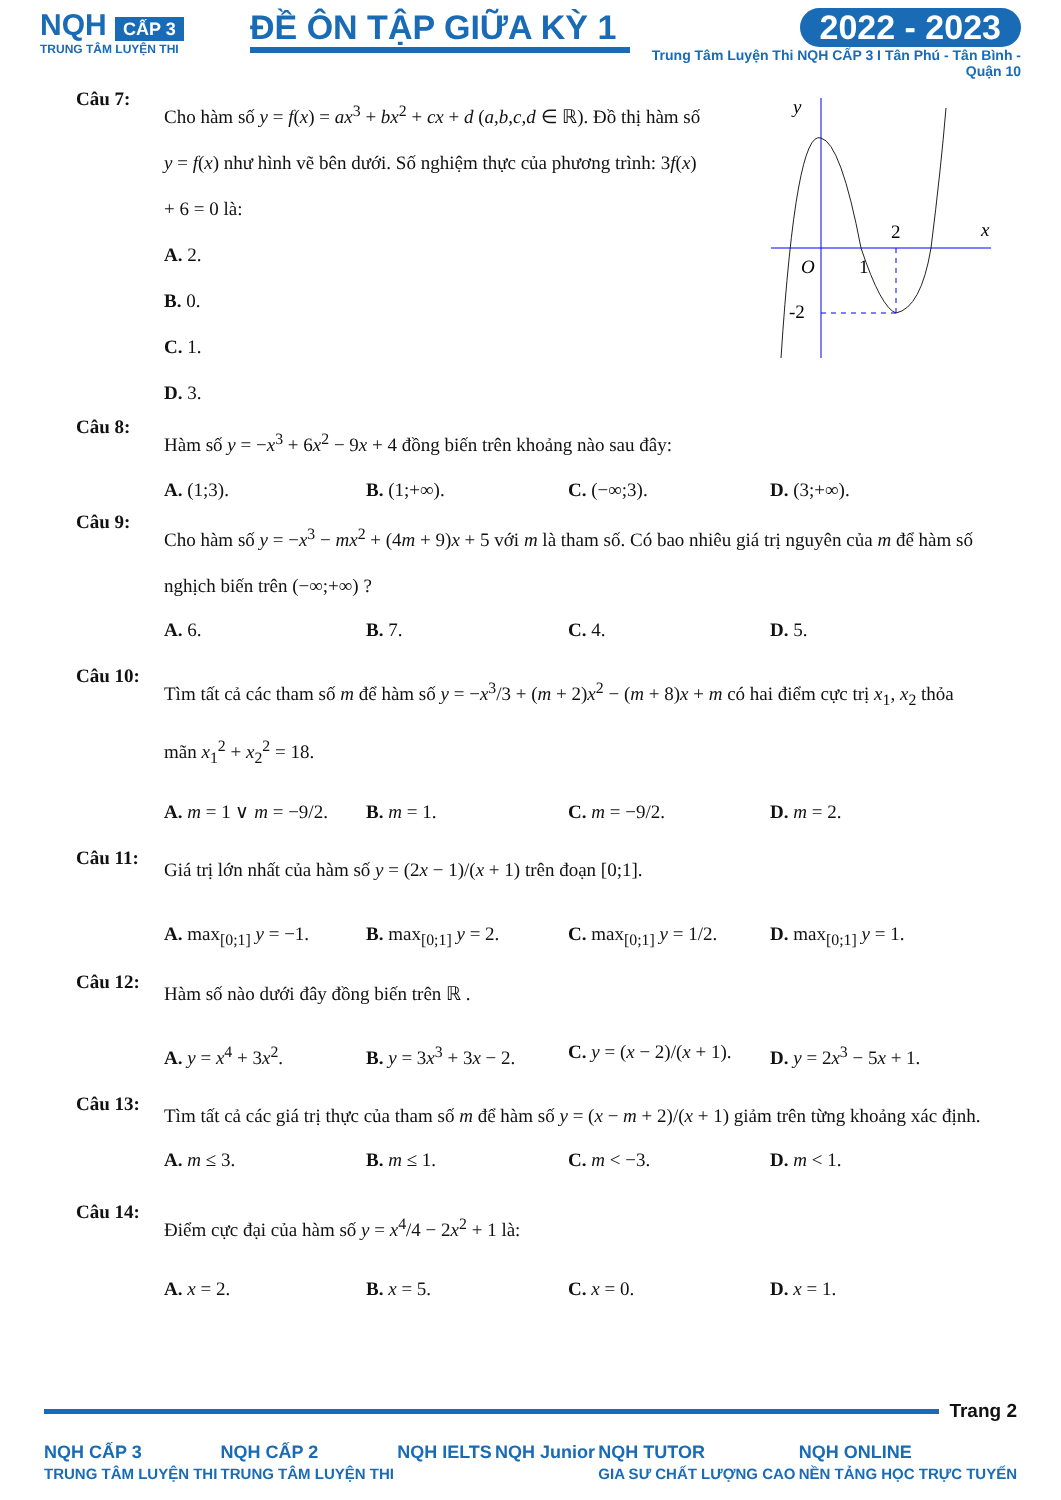NQH CẤP 3
TRUNG TÂM LUYỆN THI
ĐỀ ÔN TẬP GIỮA KỲ 1
2022 - 2023
Trung Tâm Luyện Thi NQH CẤP 3 I Tân Phú - Tân Bình - Quận 10
Câu 7:
Cho hàm số y = f(x) = ax<sup>3</sup> + bx<sup>2</sup> + cx + d (a,b,c,d ∈ ℝ). Đồ thị hàm số y = f(x) như hình vẽ bên dưới. Số nghiệm thực của phương trình: 3f(x) + 6 = 0 là:
A. 2.
B. 0.
C. 1.
D. 3.
y
x
O
1
2
-2
Câu 8:
Hàm số y = −x<sup>3</sup> + 6x<sup>2</sup> − 9x + 4 đồng biến trên khoảng nào sau đây:
A. (1;3). B. (1;+∞). C. (−∞;3). D. (3;+∞).
Câu 9:
Cho hàm số y = −x<sup>3</sup> − mx<sup>2</sup> + (4m + 9)x + 5 với m là tham số. Có bao nhiêu giá trị nguyên của m để hàm số nghịch biến trên (−∞;+∞) ?
A. 6. B. 7. C. 4. D. 5.
Câu 10:
Tìm tất cả các tham số m để hàm số y = −x<sup>3</sup>/3 + (m + 2)x<sup>2</sup> − (m + 8)x + m có hai điểm cực trị x<sub>1</sub>, x<sub>2</sub> thỏa mãn x<sub>1</sub><sup>2</sup> + x<sub>2</sub><sup>2</sup> = 18.
A. m = 1 ∨ m = −9/2.
B. m = 1. C. m = −9/2. D. m = 2.
Câu 11:
Giá trị lớn nhất của hàm số y = (2x − 1)/(x + 1) trên đoạn [0;1].
A. max<sub>[0;1]</sub> y = −1.
B. max<sub>[0;1]</sub> y = 2.
C. max<sub>[0;1]</sub> y = 1/2.
D. max<sub>[0;1]</sub> y = 1.
Câu 12:
Hàm số nào dưới đây đồng biến trên ℝ .
A. y = x<sup>4</sup> + 3x<sup>2</sup>. B. y = 3x<sup>3</sup> + 3x − 2.
C. y = (x − 2)/(x + 1).
D. y = 2x<sup>3</sup> − 5x + 1.
Câu 13:
Tìm tất cả các giá trị thực của tham số m để hàm số y = (x − m + 2)/(x + 1) giảm trên từng khoảng xác định.
A. m ≤ 3. B. m ≤ 1. C. m < −3. D. m < 1.
Câu 14:
Điểm cực đại của hàm số y = x<sup>4</sup>/4 − 2x<sup>2</sup> + 1 là:
A. x = 2. B. x = 5. C. x = 0. D. x = 1.
Trang 2
NQH CẤP 3
TRUNG TÂM LUYỆN THI
NQH CẤP 2
TRUNG TÂM LUYỆN THI
NQH IELTS NQH Junior NQH TUTOR
GIA SƯ CHẤT LƯỢNG CAO
NQH ONLINE
NỀN TẢNG HỌC TRỰC TUYẾN